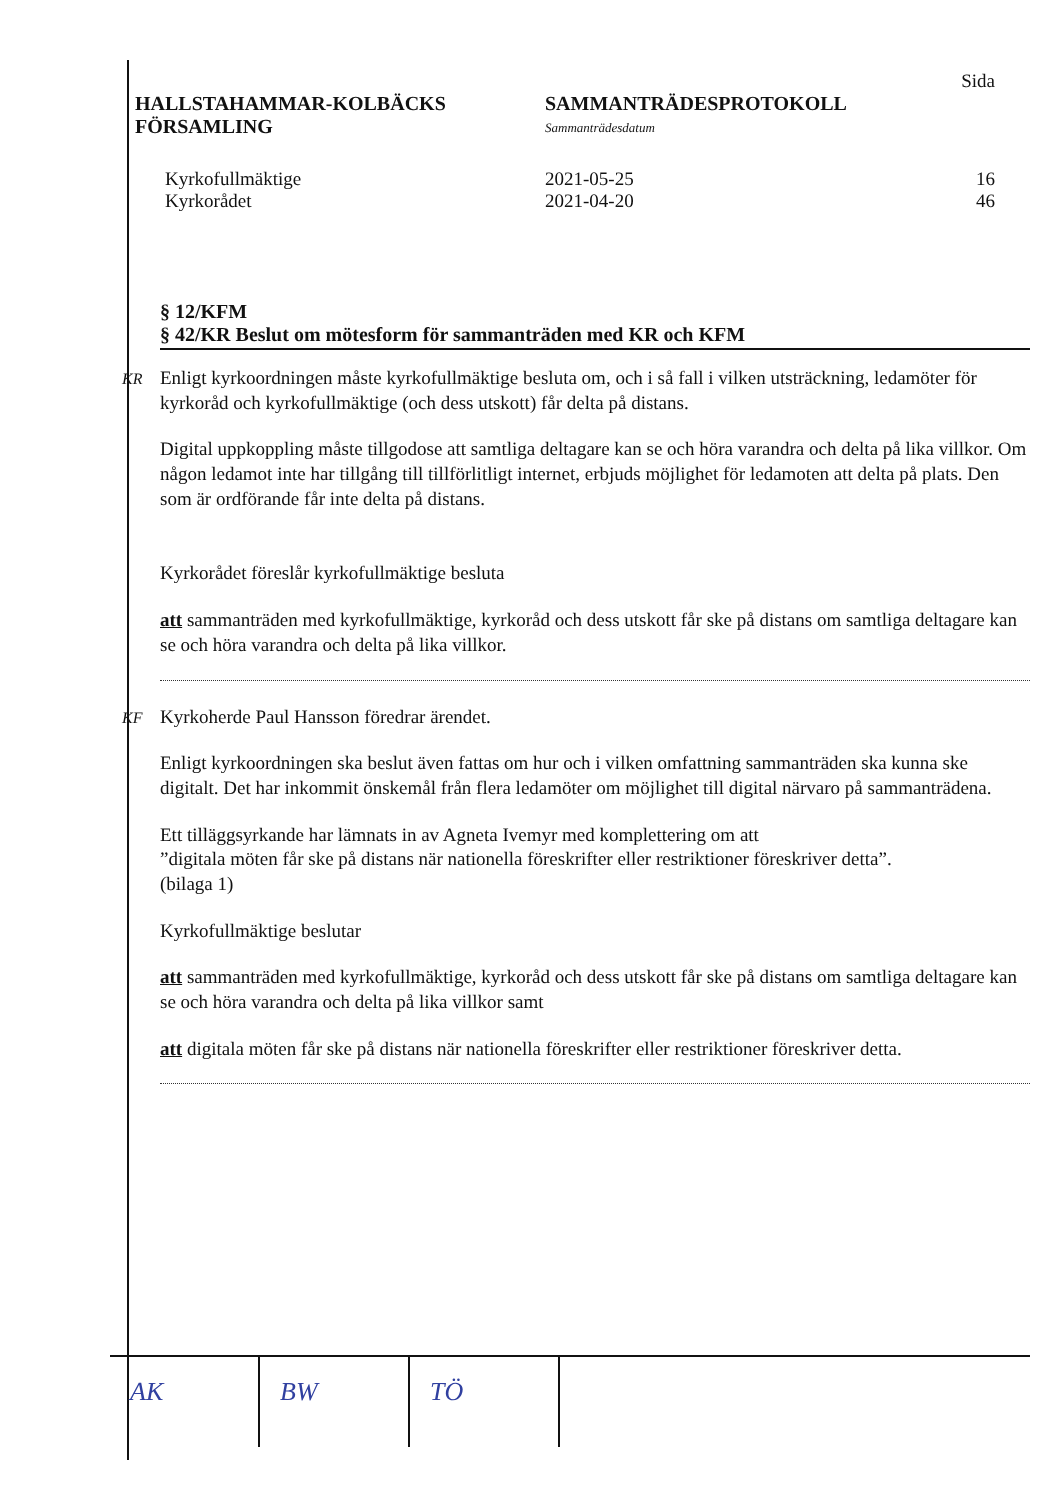Sida
HALLSTAHAMMAR-KOLBÄCKS
FÖRSAMLING
SAMMANTRÄDESPROTOKOLL
Sammanträdesdatum
Kyrkofullmäktige
Kyrkorådet
2021-05-25
2021-04-20
16
46
§ 12/KFM
§ 42/KR Beslut om mötesform för sammanträden med KR och KFM
KR Enligt kyrkoordningen måste kyrkofullmäktige besluta om, och i så fall i vilken utsträckning, ledamöter för kyrkoråd och kyrkofullmäktige (och dess utskott) får delta på distans.
Digital uppkoppling måste tillgodose att samtliga deltagare kan se och höra varandra och delta på lika villkor. Om någon ledamot inte har tillgång till tillförlitligt internet, erbjuds möjlighet för ledamoten att delta på plats. Den som är ordförande får inte delta på distans.
Kyrkorådet föreslår kyrkofullmäktige besluta
att sammanträden med kyrkofullmäktige, kyrkoråd och dess utskott får ske på distans om samtliga deltagare kan se och höra varandra och delta på lika villkor.
KF Kyrkoherde Paul Hansson föredrar ärendet.
Enligt kyrkoordningen ska beslut även fattas om hur och i vilken omfattning sammanträden ska kunna ske digitalt. Det har inkommit önskemål från flera ledamöter om möjlighet till digital närvaro på sammanträdena.
Ett tilläggsyrkande har lämnats in av Agneta Ivemyr med komplettering om att
”digitala möten får ske på distans när nationella föreskrifter eller restriktioner föreskriver detta”.
(bilaga 1)
Kyrkofullmäktige beslutar
att sammanträden med kyrkofullmäktige, kyrkoråd och dess utskott får ske på distans om samtliga deltagare kan se och höra varandra och delta på lika villkor samt
att digitala möten får ske på distans när nationella föreskrifter eller restriktioner föreskriver detta.
AK BW TÖ